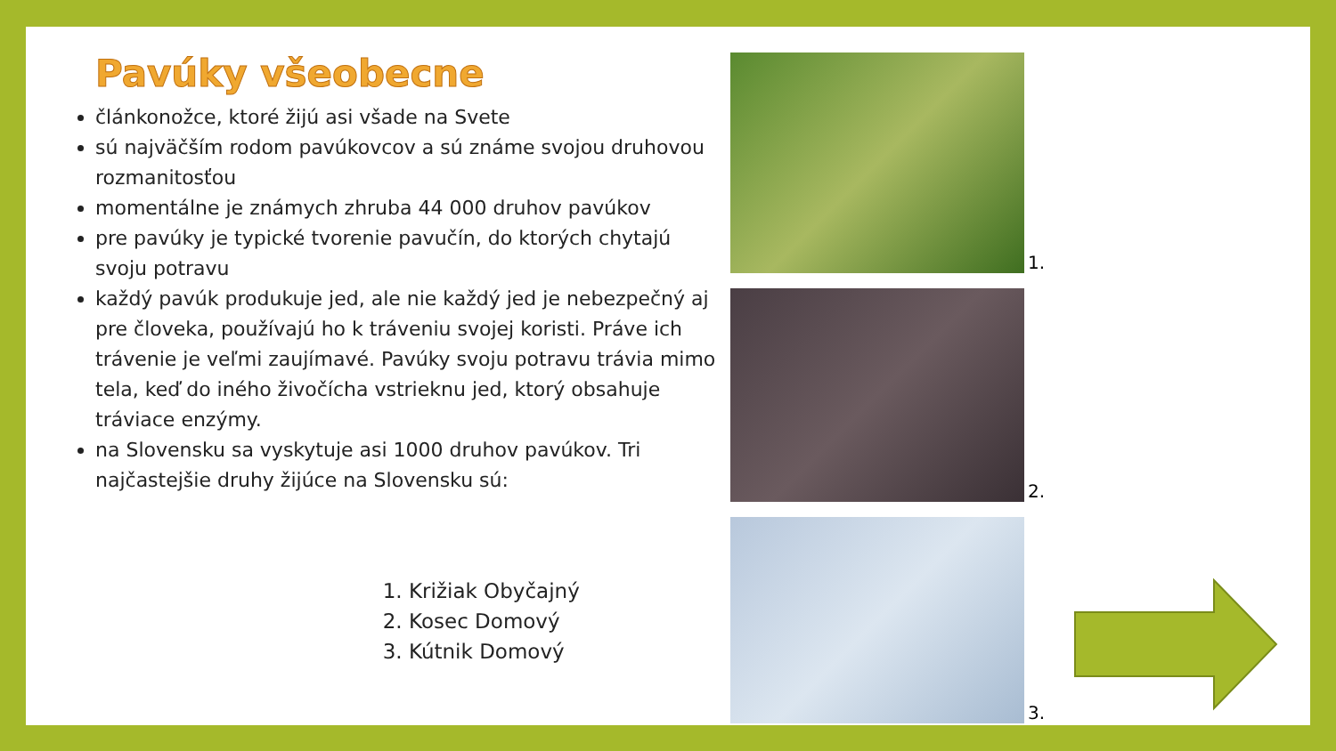Pavúky všeobecne
článkonožce, ktoré žijú asi všade na Svete
sú najväčším rodom pavúkovcov a sú známe svojou druhovou rozmanitosťou
momentálne je známych zhruba 44 000 druhov pavúkov
pre pavúky je typické tvorenie pavučín, do ktorých chytajú svoju potravu
každý pavúk produkuje jed, ale nie každý jed je nebezpečný aj pre človeka, používajú ho k tráveniu svojej koristi. Práve ich trávenie je veľmi zaujímavé. Pavúky svoju potravu trávia mimo tela, keď do iného živočícha vstrieknu jed, ktorý obsahuje tráviace enzýmy.
na Slovensku sa vyskytuje asi 1000 druhov pavúkov. Tri najčastejšie druhy žijúce na Slovensku sú:
1. Križiak Obyčajný
2. Kosec Domový
3. Kútnik Domový
1.
2.
3.